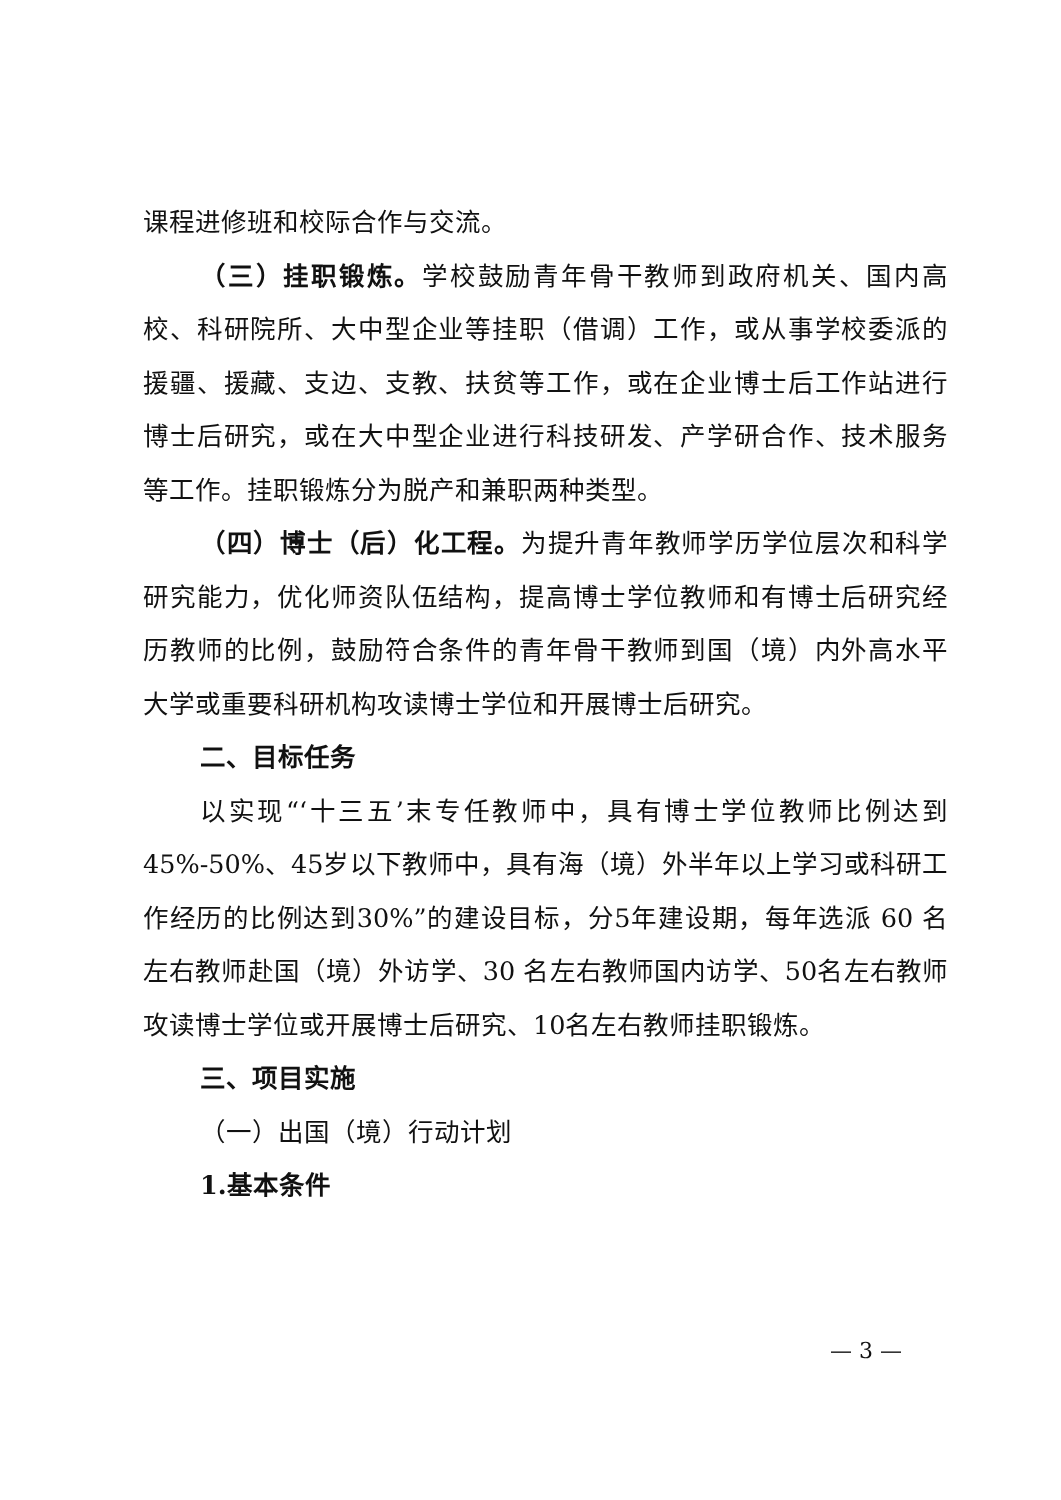课程进修班和校际合作与交流。
（三）挂职锻炼。学校鼓励青年骨干教师到政府机关、国内高校、科研院所、大中型企业等挂职（借调）工作，或从事学校委派的援疆、援藏、支边、支教、扶贫等工作，或在企业博士后工作站进行博士后研究，或在大中型企业进行科技研发、产学研合作、技术服务等工作。挂职锻炼分为脱产和兼职两种类型。
（四）博士（后）化工程。为提升青年教师学历学位层次和科学研究能力，优化师资队伍结构，提高博士学位教师和有博士后研究经历教师的比例，鼓励符合条件的青年骨干教师到国（境）内外高水平大学或重要科研机构攻读博士学位和开展博士后研究。
二、目标任务
以实现“‘十三五’末专任教师中，具有博士学位教师比例达到45%-50%、45岁以下教师中，具有海（境）外半年以上学习或科研工作经历的比例达到30%”的建设目标，分5年建设期，每年选派 60 名左右教师赴国（境）外访学、30 名左右教师国内访学、50名左右教师攻读博士学位或开展博士后研究、10名左右教师挂职锻炼。
三、项目实施
（一）出国（境）行动计划
1.基本条件
— 3 —